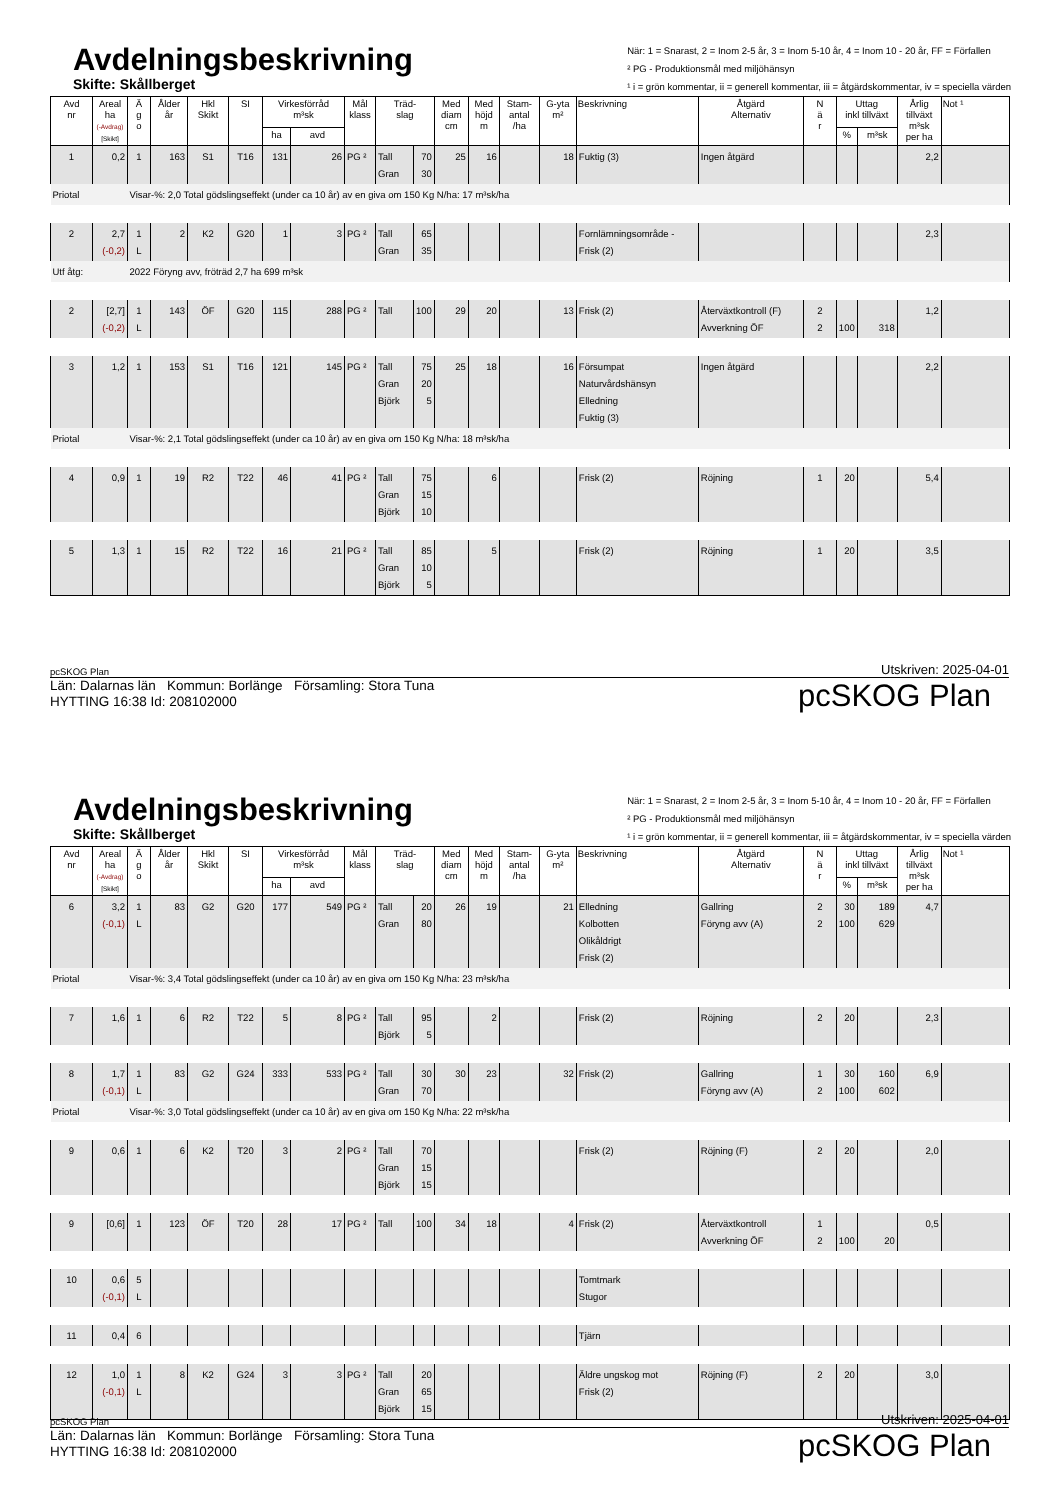Avdelningsbeskrivning
Skifte: Skållberget
När: 1 = Snarast, 2 = Inom 2-5 år, 3 = Inom 5-10 år, 4 = Inom 10 - 20 år, FF = Förfallen
² PG - Produktionsmål med miljöhänsyn
¹ i = grön kommentar, ii = generell kommentar, iii = åtgärdskommentar, iv = speciella värden
| Avd nr | Areal ha (-Avdrag) [Skikt] | Ä g o | Ålder år | Hkl Skikt | SI | Virkesförråd m³sk | | Mål klass | Träd- slag | | Med diam cm | Med höjd m | Stam- antal /ha | G-yta m² | Beskrivning | Åtgärd Alternativ | N ä r | Uttag inkl tillväxt | | Årlig tillväxt m³sk per ha | Not ¹ |
| --- | --- | --- | --- | --- | --- | --- | --- | --- | --- | --- | --- | --- | --- | --- | --- | --- | --- | --- | --- | --- | --- |
| | | | | | | ha | avd | | | | | | | | | | | % | m³sk | | |
| 1 | 0,2 | 1 | 163 | S1 | T16 | 131 | 26 | PG ² | Tall Gran | 70 30 | 25 | 16 | | 18 | Fuktig (3) | Ingen åtgärd | | | | 2,2 | |
| Priotal | | Visar-%: 2,0 Total gödslingseffekt (under ca 10 år) av en giva om 150 Kg N/ha: 17 m³sk/ha | | | | | | | | | | | | | | | | | | | |
| 2 | 2,7 (-0,2) | 1 L | 2 | K2 | G20 | 1 | 3 | PG ² | Tall Gran | 65 35 | | | | | Fornlämningsområde - Frisk (2) | | | | | 2,3 | |
| Utf åtg: | | 2022 Föryng avv, fröträd 2,7 ha 699 m³sk | | | | | | | | | | | | | | | | | | | |
| 2 | [2,7] (-0,2) | 1 L | 143 | ÖF | G20 | 115 | 288 | PG ² | Tall | 100 | 29 | 20 | | 13 | Frisk (2) | Återväxtkontroll (F) Avverkning ÖF | 2 2 | 100 | 318 | 1,2 | |
| 3 | 1,2 | 1 | 153 | S1 | T16 | 121 | 145 | PG ² | Tall Gran Björk | 75 20 5 | 25 | 18 | | 16 | Försumpat Naturvårdshänsyn Elledning Fuktig (3) | Ingen åtgärd | | | | 2,2 | |
| Priotal | | Visar-%: 2,1 Total gödslingseffekt (under ca 10 år) av en giva om 150 Kg N/ha: 18 m³sk/ha | | | | | | | | | | | | | | | | | | | |
| 4 | 0,9 | 1 | 19 | R2 | T22 | 46 | 41 | PG ² | Tall Gran Björk | 75 15 10 | | 6 | | | Frisk (2) | Röjning | 1 | 20 | | 5,4 | |
| 5 | 1,3 | 1 | 15 | R2 | T22 | 16 | 21 | PG ² | Tall Gran Björk | 85 10 5 | | 5 | | | Frisk (2) | Röjning | 1 | 20 | | 3,5 | |
pcSKOG Plan Utskriven: 2025-04-01
Län: Dalarnas län Kommun: Borlänge Församling: Stora Tuna
HYTTING 16:38 Id: 208102000
pcSKOG Plan
Avdelningsbeskrivning
Skifte: Skållberget
När: 1 = Snarast, 2 = Inom 2-5 år, 3 = Inom 5-10 år, 4 = Inom 10 - 20 år, FF = Förfallen
² PG - Produktionsmål med miljöhänsyn
¹ i = grön kommentar, ii = generell kommentar, iii = åtgärdskommentar, iv = speciella värden
| Avd nr | Areal ha (-Avdrag) [Skikt] | Ä g o | Ålder år | Hkl Skikt | SI | Virkesförråd m³sk | | Mål klass | Träd- slag | | Med diam cm | Med höjd m | Stam- antal /ha | G-yta m² | Beskrivning | Åtgärd Alternativ | N ä r | Uttag inkl tillväxt | | Årlig tillväxt m³sk per ha | Not ¹ |
| --- | --- | --- | --- | --- | --- | --- | --- | --- | --- | --- | --- | --- | --- | --- | --- | --- | --- | --- | --- | --- | --- |
| | | | | | | ha | avd | | | | | | | | | | | % | m³sk | | |
| 6 | 3,2 (-0,1) | 1 L | 83 | G2 | G20 | 177 | 549 | PG ² | Tall Gran | 20 80 | 26 | 19 | | 21 | Elledning Kolbotten Olikåldrigt Frisk (2) | Gallring Föryng avv (A) | 2 2 | 30 100 | 189 629 | 4,7 | |
| Priotal | | Visar-%: 3,4 Total gödslingseffekt (under ca 10 år) av en giva om 150 Kg N/ha: 23 m³sk/ha | | | | | | | | | | | | | | | | | | | |
| 7 | 1,6 | 1 | 6 | R2 | T22 | 5 | 8 | PG ² | Tall Björk | 95 5 | | 2 | | | Frisk (2) | Röjning | 2 | 20 | | 2,3 | |
| 8 | 1,7 (-0,1) | 1 L | 83 | G2 | G24 | 333 | 533 | PG ² | Tall Gran | 30 70 | 30 | 23 | | 32 | Frisk (2) | Gallring Föryng avv (A) | 1 2 | 30 100 | 160 602 | 6,9 | |
| Priotal | | Visar-%: 3,0 Total gödslingseffekt (under ca 10 år) av en giva om 150 Kg N/ha: 22 m³sk/ha | | | | | | | | | | | | | | | | | | | |
| 9 | 0,6 | 1 | 6 | K2 | T20 | 3 | 2 | PG ² | Tall Gran Björk | 70 15 15 | | | | | Frisk (2) | Röjning (F) | 2 | 20 | | 2,0 | |
| 9 | [0,6] | 1 | 123 | ÖF | T20 | 28 | 17 | PG ² | Tall | 100 | 34 | 18 | | 4 | Frisk (2) | Återväxtkontroll Avverkning ÖF | 1 2 | 100 | 20 | 0,5 | |
| 10 | 0,6 (-0,1) | 5 L | | | | | | | | | | | | | Tomtmark Stugor | | | | | | |
| 11 | 0,4 | 6 | | | | | | | | | | | | | Tjärn | | | | | | |
| 12 | 1,0 (-0,1) | 1 L | 8 | K2 | G24 | 3 | 3 | PG ² | Tall Gran Björk | 20 65 15 | | | | | Äldre ungskog mot Frisk (2) | Röjning (F) | 2 | 20 | | 3,0 | |
pcSKOG Plan Utskriven: 2025-04-01
Län: Dalarnas län Kommun: Borlänge Församling: Stora Tuna
HYTTING 16:38 Id: 208102000
pcSKOG Plan